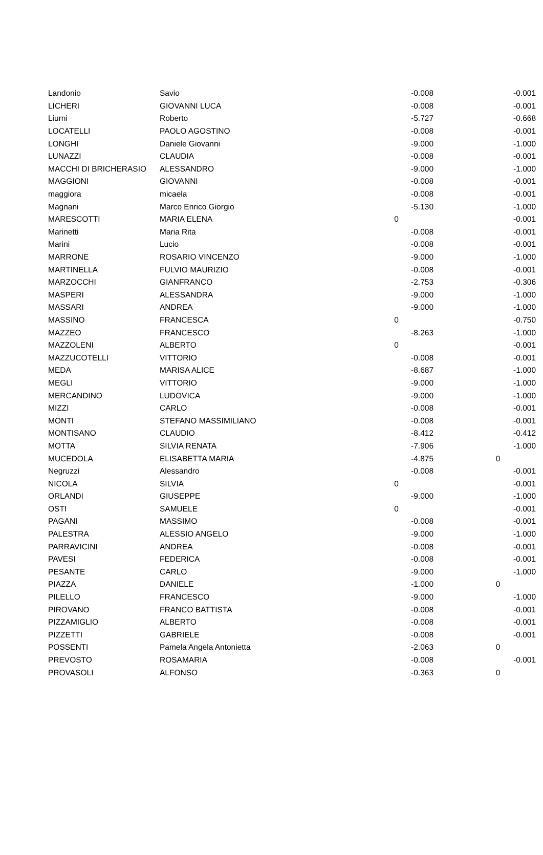| Landonio | Savio | -0.008 | -0.001 |
| LICHERI | GIOVANNI LUCA | -0.008 | -0.001 |
| Liurni | Roberto | -5.727 | -0.668 |
| LOCATELLI | PAOLO AGOSTINO | -0.008 | -0.001 |
| LONGHI | Daniele Giovanni | -9.000 | -1.000 |
| LUNAZZI | CLAUDIA | -0.008 | -0.001 |
| MACCHI DI BRICHERASIO | ALESSANDRO | -9.000 | -1.000 |
| MAGGIONI | GIOVANNI | -0.008 | -0.001 |
| maggiora | micaela | -0.008 | -0.001 |
| Magnani | Marco Enrico Giorgio | -5.130 | -1.000 |
| MARESCOTTI | MARIA ELENA | 0 | -0.001 |
| Marinetti | Maria Rita | -0.008 | -0.001 |
| Marini | Lucio | -0.008 | -0.001 |
| MARRONE | ROSARIO VINCENZO | -9.000 | -1.000 |
| MARTINELLA | FULVIO MAURIZIO | -0.008 | -0.001 |
| MARZOCCHI | GIANFRANCO | -2.753 | -0.306 |
| MASPERI | ALESSANDRA | -9.000 | -1.000 |
| MASSARI | ANDREA | -9.000 | -1.000 |
| MASSINO | FRANCESCA | 0 | -0.750 |
| MAZZEO | FRANCESCO | -8.263 | -1.000 |
| MAZZOLENI | ALBERTO | 0 | -0.001 |
| MAZZUCOTELLI | VITTORIO | -0.008 | -0.001 |
| MEDA | MARISA ALICE | -8.687 | -1.000 |
| MEGLI | VITTORIO | -9.000 | -1.000 |
| MERCANDINO | LUDOVICA | -9.000 | -1.000 |
| MIZZI | CARLO | -0.008 | -0.001 |
| MONTI | STEFANO MASSIMILIANO | -0.008 | -0.001 |
| MONTISANO | CLAUDIO | -8.412 | -0.412 |
| MOTTA | SILVIA RENATA | -7.906 | -1.000 |
| MUCEDOLA | ELISABETTA MARIA | -4.875 | 0 |
| Negruzzi | Alessandro | -0.008 | -0.001 |
| NICOLA | SILVIA | 0 | -0.001 |
| ORLANDI | GIUSEPPE | -9.000 | -1.000 |
| OSTI | SAMUELE | 0 | -0.001 |
| PAGANI | MASSIMO | -0.008 | -0.001 |
| PALESTRA | ALESSIO ANGELO | -9.000 | -1.000 |
| PARRAVICINI | ANDREA | -0.008 | -0.001 |
| PAVESI | FEDERICA | -0.008 | -0.001 |
| PESANTE | CARLO | -9.000 | -1.000 |
| PIAZZA | DANIELE | -1.000 | 0 |
| PILELLO | FRANCESCO | -9.000 | -1.000 |
| PIROVANO | FRANCO BATTISTA | -0.008 | -0.001 |
| PIZZAMIGLIO | ALBERTO | -0.008 | -0.001 |
| PIZZETTI | GABRIELE | -0.008 | -0.001 |
| POSSENTI | Pamela Angela Antonietta | -2.063 | 0 |
| PREVOSTO | ROSAMARIA | -0.008 | -0.001 |
| PROVASOLI | ALFONSO | -0.363 | 0 |